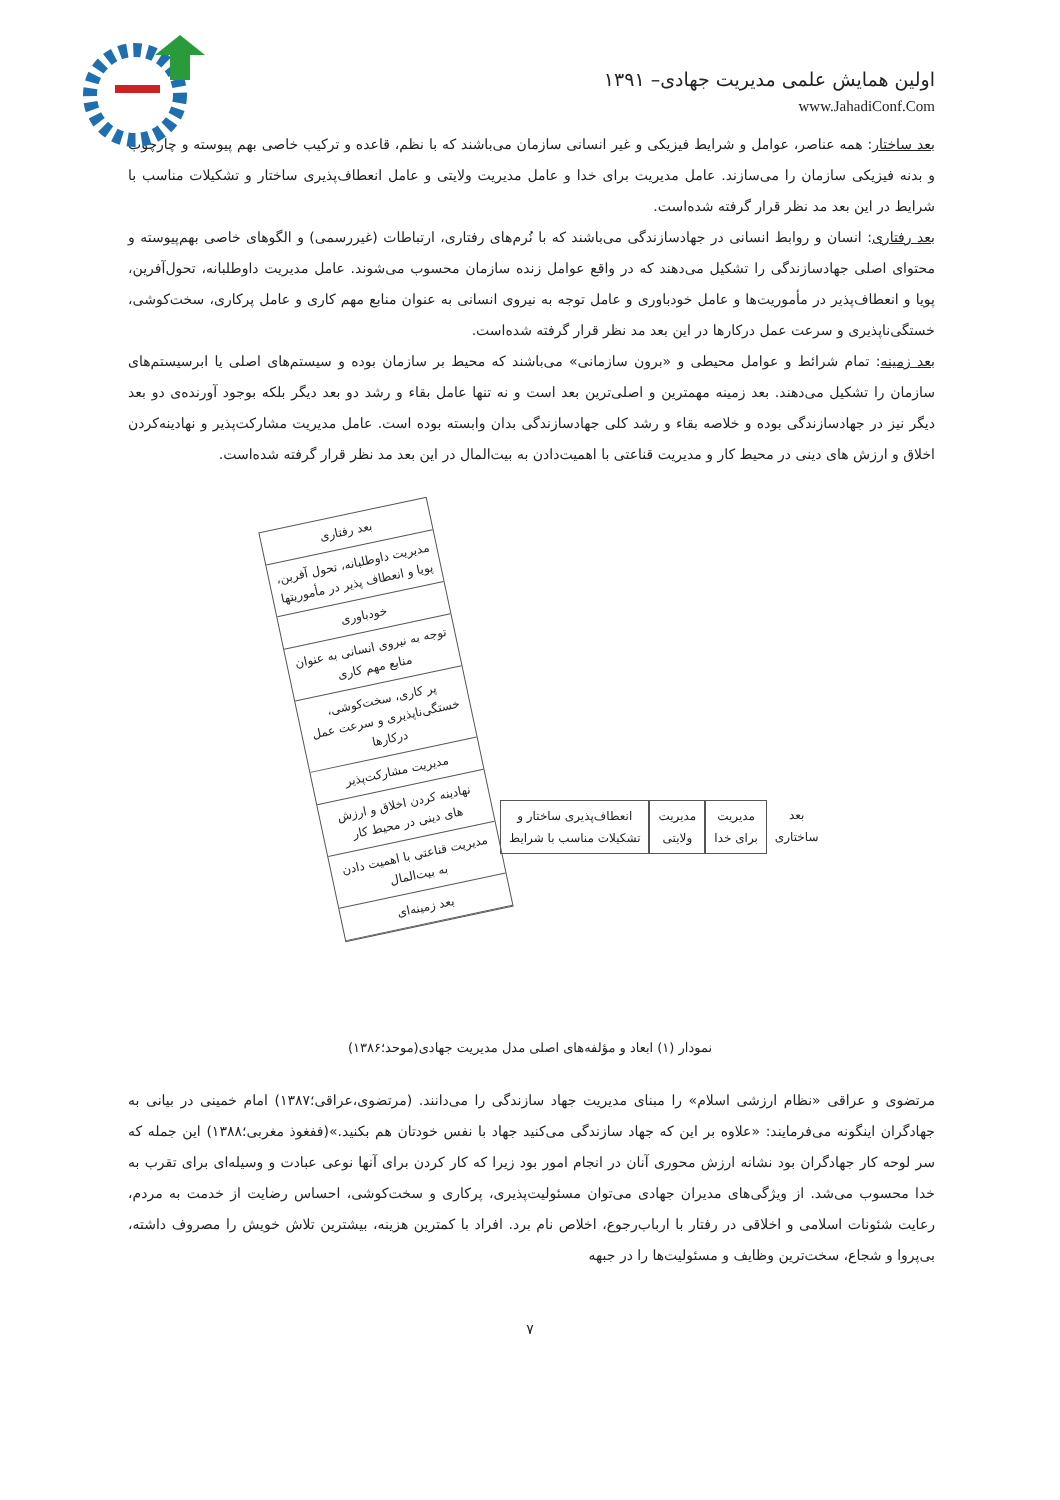اولین همایش علمی مدیریت جهادی– ۱۳۹۱
www.JahadiConf.Com
بعد ساختار: همه عناصر، عوامل و شرایط فیزیکی و غیر انسانی سازمان می‌باشند که با نظم، قاعده و ترکیب خاصی بهم پیوسته و چارچوب و بدنه فیزیکی سازمان را می‌سازند. عامل مدیریت برای خدا و عامل مدیریت ولایتی و عامل انعطاف‌پذیری ساختار و تشکیلات مناسب با شرایط در این بعد مد نظر قرار گرفته شده‌است.
بعد رفتاری: انسان و روابط انسانی در جهادسازندگی می‌باشند که با نُرم‌های رفتاری، ارتباطات (غیررسمی) و الگوهای خاصی بهم‌پیوسته و محتوای اصلی جهادسازندگی را تشکیل می‌دهند که در واقع عوامل زنده سازمان محسوب می‌شوند. عامل مدیریت داوطلبانه، تحول‌آفرین، پویا و انعطاف‌پذیر در مأموریت‌ها و عامل خودباوری و عامل توجه به نیروی انسانی به عنوان منابع مهم کاری و عامل پرکاری، سخت‌کوشی، خستگی‌ناپذیری و سرعت عمل درکارها در این بعد مد نظر قرار گرفته شده‌است.
بعد زمینه: تمام شرائط و عوامل محیطی و «برون سازمانی» می‌باشند که محیط بر سازمان بوده و سیستم‌های اصلی یا ابرسیستم‌های سازمان را تشکیل می‌دهند. بعد زمینه مهمترین و اصلی‌ترین بعد است و نه تنها عامل بقاء و رشد دو بعد دیگر بلکه بوجود آورنده‌ی دو بعد دیگر نیز در جهادسازندگی بوده و خلاصه بقاء و رشد کلی جهادسازندگی بدان وابسته بوده است. عامل مدیریت مشارکت‌پذیر و نهادینه‌کردن اخلاق و ارزش های دینی در محیط کار و مدیریت قناعتی با اهمیت‌دادن به بیت‌المال در این بعد مد نظر قرار گرفته شده‌است.
بعد رفتاری
مدیریت داوطلبانه، تحول آفرین، پویا و انعطاف پذیر در مأموریتها
خودباوری
توجه به نیروی انسانی به عنوان منابع مهم کاری
پر کاری، سخت‌کوشی، خستگی‌ناپذیری و سرعت عمل درکارها
مدیریت مشارکت‌پذیر
نهادینه کردن اخلاق و ارزش های دینی در محیط کار
مدیریت قناعتی با اهمیت دادن به بیت‌المال
بعد زمینه‌ای
بعد
ساختاری
مدیریت
برای خدا
مدیریت
ولایتی
انعطاف‌پذیری ساختار و
تشکیلات مناسب با شرایط
نمودار (۱) ابعاد و مؤلفه‌های اصلی مدل مدیریت جهادی(موحد؛۱۳۸۶)
مرتضوی و عراقی «نظام ارزشی اسلام» را مبنای مدیریت جهاد سازندگی را می‌دانند. (مرتضوی،عراقی؛۱۳۸۷) امام خمینی در بیانی به جهادگران اینگونه می‌فرمایند: «علاوه بر این که جهاد سازندگی می‌کنید جهاد با نفس خودتان هم بکنید.»(ففغوذ مغربی؛۱۳۸۸) این جمله که سر لوحه کار جهادگران بود نشانه ارزش محوری آنان در انجام امور بود زیرا که کار کردن برای آنها نوعی عبادت و وسیله‌ای برای تقرب به خدا محسوب می‌شد. از ویژگی‌های مدیران جهادی می‌توان مسئولیت‌پذیری، پرکاری و سخت‌کوشی، احساس رضایت از خدمت به مردم، رعایت شئونات اسلامی و اخلاقی در رفتار با ارباب‌رجوع، اخلاص نام برد. افراد با کمترین هزینه، بیشترین تلاش خویش را مصروف داشته، بی‌پروا و شجاع، سخت‌ترین وظایف و مسئولیت‌ها را در جبهه
۷